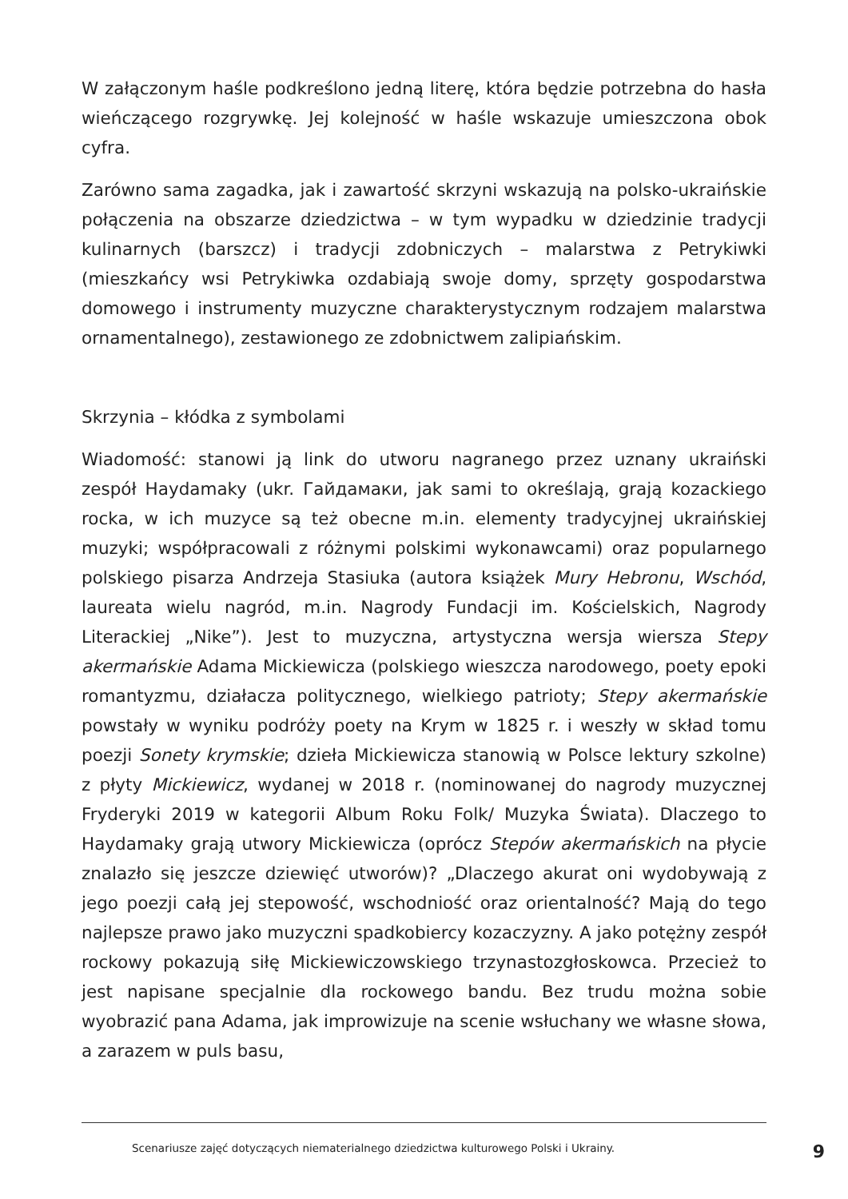W załączonym haśle podkreślono jedną literę, która będzie potrzebna do hasła wieńczącego rozgrywkę. Jej kolejność w haśle wskazuje umieszczona obok cyfra.
Zarówno sama zagadka, jak i zawartość skrzyni wskazują na polsko-ukraińskie połączenia na obszarze dziedzictwa – w tym wypadku w dziedzinie tradycji kulinarnych (barszcz) i tradycji zdobniczych – malarstwa z Petrykiwki (mieszkańcy wsi Petrykiwka ozdabiają swoje domy, sprzęty gospodarstwa domowego i instrumenty muzyczne charakterystycznym rodzajem malarstwa ornamentalnego), zestawionego ze zdobnictwem zalipiańskim.
Skrzynia – kłódka z symbolami
Wiadomość: stanowi ją link do utworu nagranego przez uznany ukraiński zespół Haydamaky (ukr. Гайдамаки, jak sami to określają, grają kozackiego rocka, w ich muzyce są też obecne m.in. elementy tradycyjnej ukraińskiej muzyki; współpracowali z różnymi polskimi wykonawcami) oraz popularnego polskiego pisarza Andrzeja Stasiuka (autora książek Mury Hebronu, Wschód, laureata wielu nagród, m.in. Nagrody Fundacji im. Kościelskich, Nagrody Literackiej „Nike”). Jest to muzyczna, artystyczna wersja wiersza Stepy akermańskie Adama Mickiewicza (polskiego wieszcza narodowego, poety epoki romantyzmu, działacza politycznego, wielkiego patrioty; Stepy akermańskie powstały w wyniku podróży poety na Krym w 1825 r. i weszły w skład tomu poezji Sonety krymskie; dzieła Mickiewicza stanowią w Polsce lektury szkolne) z płyty Mickiewicz, wydanej w 2018 r. (nominowanej do nagrody muzycznej Fryderyki 2019 w kategorii Album Roku Folk/ Muzyka Świata). Dlaczego to Haydamaky grają utwory Mickiewicza (oprócz Stepów akermańskich na płycie znalazło się jeszcze dziewięć utworów)? „Dlaczego akurat oni wydobywają z jego poezji całą jej stepowość, wschodniość oraz orientalność? Mają do tego najlepsze prawo jako muzyczni spadkobiercy kozaczyzny. A jako potężny zespół rockowy pokazują siłę Mickiewiczowskiego trzynastozgłoskowca. Przecież to jest napisane specjalnie dla rockowego bandu. Bez trudu można sobie wyobrazić pana Adama, jak improwizuje na scenie wsłuchany we własne słowa, a zarazem w puls basu,
Scenariusze zajęć dotyczących niematerialnego dziedzictwa kulturowego Polski i Ukrainy. 9